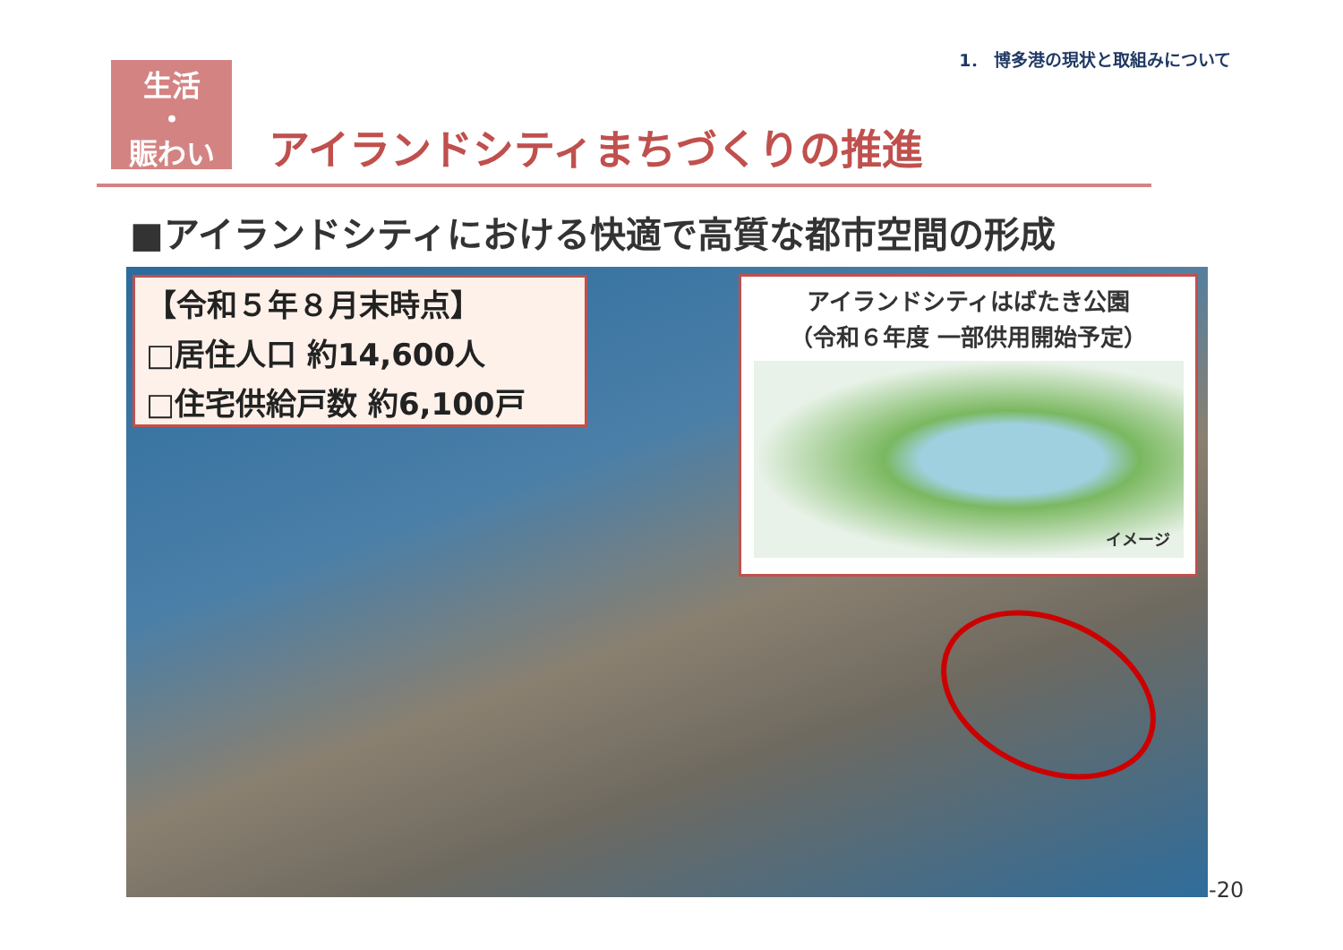1． 博多港の現状と取組みについて
生活
・
賑わい
アイランドシティまちづくりの推進
■アイランドシティにおける快適で高質な都市空間の形成
【令和５年８月末時点】
□居住人口 約14,600人
□住宅供給戸数 約6,100戸
アイランドシティはばたき公園
（令和６年度 一部供用開始予定）
イメージ
-20